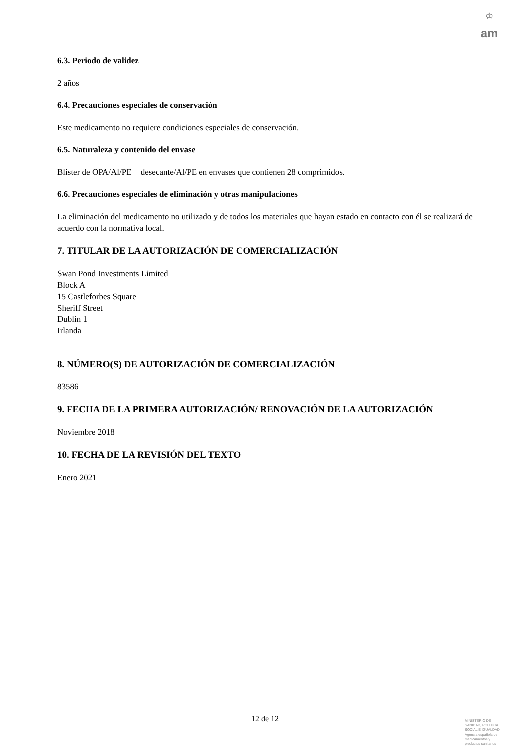♔
am
6.3. Periodo de validez
2 años
6.4. Precauciones especiales de conservación
Este medicamento no requiere condiciones especiales de conservación.
6.5. Naturaleza y contenido del envase
Blister de OPA/Al/PE + desecante/Al/PE en envases que contienen 28 comprimidos.
6.6. Precauciones especiales de eliminación y otras manipulaciones
La eliminación del medicamento no utilizado y de todos los materiales que hayan estado en contacto con él se realizará de acuerdo con la normativa local.
7. TITULAR DE LA AUTORIZACIÓN DE COMERCIALIZACIÓN
Swan Pond Investments Limited
Block A
15 Castleforbes Square
Sheriff Street
Dublín 1
Irlanda
8. NÚMERO(S) DE AUTORIZACIÓN DE COMERCIALIZACIÓN
83586
9. FECHA DE LA PRIMERA AUTORIZACIÓN/ RENOVACIÓN DE LA AUTORIZACIÓN
Noviembre 2018
10. FECHA DE LA REVISIÓN DEL TEXTO
Enero 2021
12 de 12
MINISTERIO DE
SANIDAD, POLITICA
SOCIAL E IGUALDAD
Agencia española de
medicamentos y
productos sanitarios